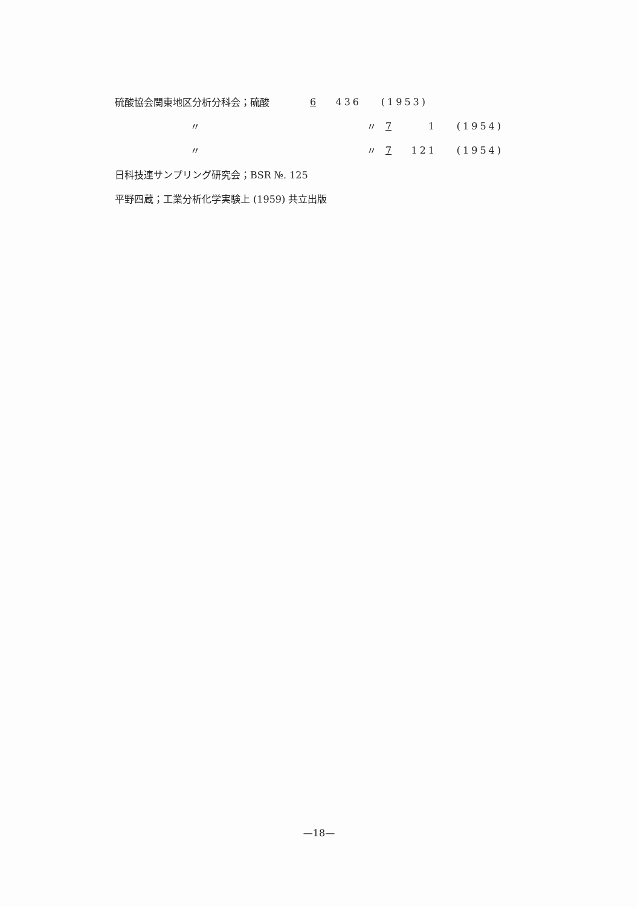硫酸協会関東地区分析分科会；硫酸 6 436 (1953)
〃 〃 7 1 (1954)
〃 〃 7 121 (1954)
日科技連サンプリング研究会；BSR №. 125
平野四蔵；工業分析化学実験上 (1959) 共立出版
—18—